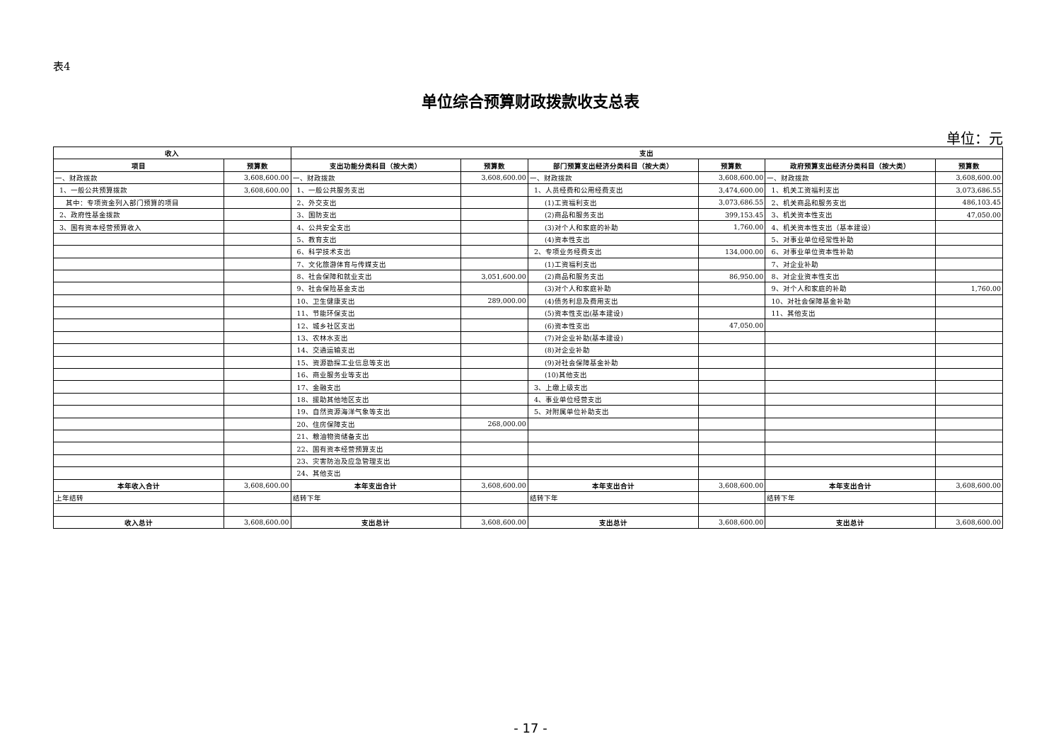表4
单位综合预算财政拨款收支总表
单位：元
| 收入 | | 支出 | | | | | |
| --- | --- | --- | --- | --- | --- | --- | --- |
| 项目 | 预算数 | 支出功能分类科目（按大类） | 预算数 | 部门预算支出经济分类科目（按大类） | 预算数 | 政府预算支出经济分类科目（按大类） | 预算数 |
| 一、财政拨款 | 3,608,600.00 | 一、财政拨款 | 3,608,600.00 | 一、财政拨款 | 3,608,600.00 | 一、财政拨款 | 3,608,600.00 |
| 1、一般公共预算拨款 | 3,608,600.00 | 1、一般公共服务支出 | | 1、人员经费和公用经费支出 | 3,474,600.00 | 1、机关工资福利支出 | 3,073,686.55 |
| 其中：专项资金列入部门预算的项目 | | 2、外交支出 | | (1)工资福利支出 | 3,073,686.55 | 2、机关商品和服务支出 | 486,103.45 |
| 2、政府性基金拨款 | | 3、国防支出 | | (2)商品和服务支出 | 399,153.45 | 3、机关资本性支出 | 47,050.00 |
| 3、国有资本经营预算收入 | | 4、公共安全支出 | | (3)对个人和家庭的补助 | 1,760.00 | 4、机关资本性支出（基本建设） | |
| | | 5、教育支出 | | (4)资本性支出 | | 5、对事业单位经常性补助 | |
| | | 6、科学技术支出 | | 2、专项业务经费支出 | 134,000.00 | 6、对事业单位资本性补助 | |
| | | 7、文化旅游体育与传媒支出 | | (1)工资福利支出 | | 7、对企业补助 | |
| | | 8、社会保障和就业支出 | 3,051,600.00 | (2)商品和服务支出 | 86,950.00 | 8、对企业资本性支出 | |
| | | 9、社会保险基金支出 | | (3)对个人和家庭补助 | | 9、对个人和家庭的补助 | 1,760.00 |
| | | 10、卫生健康支出 | 289,000.00 | (4)债务利息及费用支出 | | 10、对社会保障基金补助 | |
| | | 11、节能环保支出 | | (5)资本性支出(基本建设) | | 11、其他支出 | |
| | | 12、城乡社区支出 | | (6)资本性支出 | 47,050.00 | | |
| | | 13、农林水支出 | | (7)对企业补助(基本建设) | | | |
| | | 14、交通运输支出 | | (8)对企业补助 | | | |
| | | 15、资源勘探工业信息等支出 | | (9)对社会保障基金补助 | | | |
| | | 16、商业服务业等支出 | | (10)其他支出 | | | |
| | | 17、金融支出 | | 3、上缴上级支出 | | | |
| | | 18、援助其他地区支出 | | 4、事业单位经营支出 | | | |
| | | 19、自然资源海洋气象等支出 | | 5、对附属单位补助支出 | | | |
| | | 20、住房保障支出 | 268,000.00 | | | | |
| | | 21、粮油物资储备支出 | | | | | |
| | | 22、国有资本经营预算支出 | | | | | |
| | | 23、灾害防治及应急管理支出 | | | | | |
| | | 24、其他支出 | | | | | |
| 本年收入合计 | 3,608,600.00 | 本年支出合计 | 3,608,600.00 | 本年支出合计 | 3,608,600.00 | 本年支出合计 | 3,608,600.00 |
| 上年结转 | | 结转下年 | | 结转下年 | | 结转下年 | |
| 收入总计 | 3,608,600.00 | 支出总计 | 3,608,600.00 | 支出总计 | 3,608,600.00 | 支出总计 | 3,608,600.00 |
- 17 -